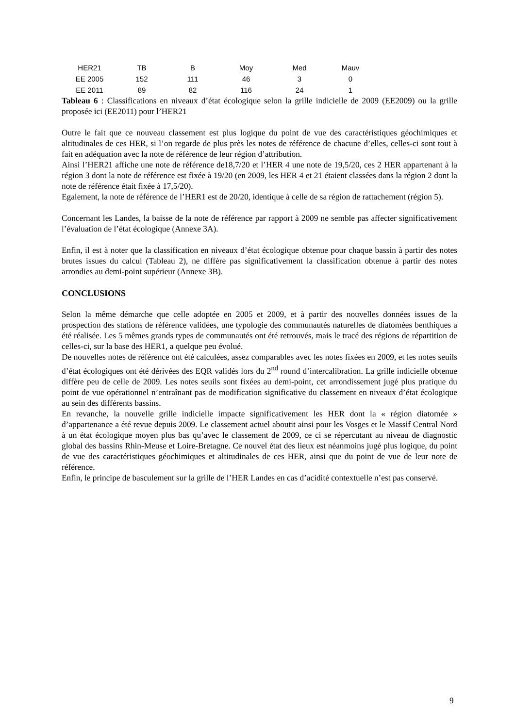| HER21 | TB | B | Moy | Med | Mauv |
| EE 2005 | 152 | 111 | 46 | 3 | 0 |
| EE 2011 | 89 | 82 | 116 | 24 | 1 |
Tableau 6 : Classifications en niveaux d’état écologique selon la grille indicielle de 2009 (EE2009) ou la grille proposée ici (EE2011) pour l’HER21
Outre le fait que ce nouveau classement est plus logique du point de vue des caractéristiques géochimiques et altitudinales de ces HER, si l’on regarde de plus près les notes de référence de chacune d’elles, celles-ci sont tout à fait en adéquation avec la note de référence de leur région d’attribution.
Ainsi l’HER21 affiche une note de référence de18,7/20 et l’HER 4 une note de 19,5/20, ces 2 HER appartenant à la région 3 dont la note de référence est fixée à 19/20 (en 2009, les HER 4 et 21 étaient classées dans la région 2 dont la note de référence était fixée à 17,5/20).
Egalement, la note de référence de l’HER1 est de 20/20, identique à celle de sa région de rattachement (région 5).
Concernant les Landes, la baisse de la note de référence par rapport à 2009 ne semble pas affecter significativement l’évaluation de l’état écologique (Annexe 3A).
Enfin, il est à noter que la classification en niveaux d’état écologique obtenue pour chaque bassin à partir des notes brutes issues du calcul (Tableau 2), ne diffère pas significativement la classification obtenue à partir des notes arrondies au demi-point supérieur (Annexe 3B).
CONCLUSIONS
Selon la même démarche que celle adoptée en 2005 et 2009, et à partir des nouvelles données issues de la prospection des stations de référence validées, une typologie des communautés naturelles de diatomées benthiques a été réalisée. Les 5 mêmes grands types de communautés ont été retrouvés, mais le tracé des régions de répartition de celles-ci, sur la base des HER1, a quelque peu évolué.
De nouvelles notes de référence ont été calculées, assez comparables avec les notes fixées en 2009, et les notes seuils d’état écologiques ont été dérivées des EQR validés lors du 2<sup>nd</sup> round d’intercalibration. La grille indicielle obtenue diffère peu de celle de 2009. Les notes seuils sont fixées au demi-point, cet arrondissement jugé plus pratique du point de vue opérationnel n’entraînant pas de modification significative du classement en niveaux d’état écologique au sein des différents bassins.
En revanche, la nouvelle grille indicielle impacte significativement les HER dont la « région diatomée » d’appartenance a été revue depuis 2009. Le classement actuel aboutit ainsi pour les Vosges et le Massif Central Nord à un état écologique moyen plus bas qu’avec le classement de 2009, ce ci se répercutant au niveau de diagnostic global des bassins Rhin-Meuse et Loire-Bretagne. Ce nouvel état des lieux est néanmoins jugé plus logique, du point de vue des caractéristiques géochimiques et altitudinales de ces HER, ainsi que du point de vue de leur note de référence.
Enfin, le principe de basculement sur la grille de l’HER Landes en cas d’acidité contextuelle n’est pas conservé.
9